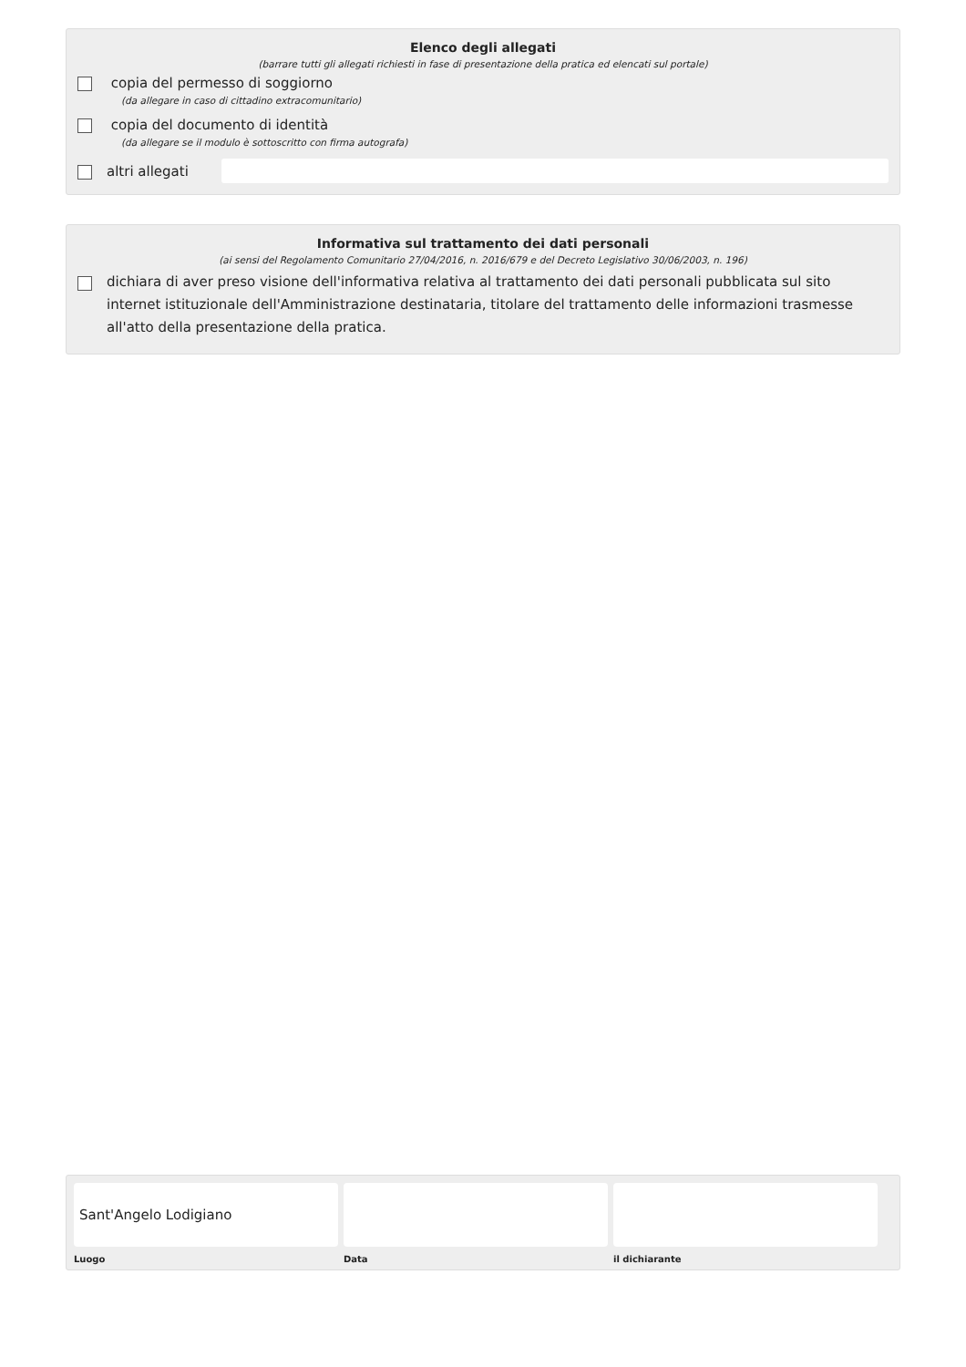Elenco degli allegati
(barrare tutti gli allegati richiesti in fase di presentazione della pratica ed elencati sul portale)
copia del permesso di soggiorno
(da allegare in caso di cittadino extracomunitario)
copia del documento di identità
(da allegare se il modulo è sottoscritto con firma autografa)
altri allegati
Informativa sul trattamento dei dati personali
(ai sensi del Regolamento Comunitario 27/04/2016, n. 2016/679 e del Decreto Legislativo 30/06/2003, n. 196)
dichiara di aver preso visione dell'informativa relativa al trattamento dei dati personali pubblicata sul sito internet istituzionale dell'Amministrazione destinataria, titolare del trattamento delle informazioni trasmesse all'atto della presentazione della pratica.
Sant'Angelo Lodigiano
Luogo
Data il dichiarante